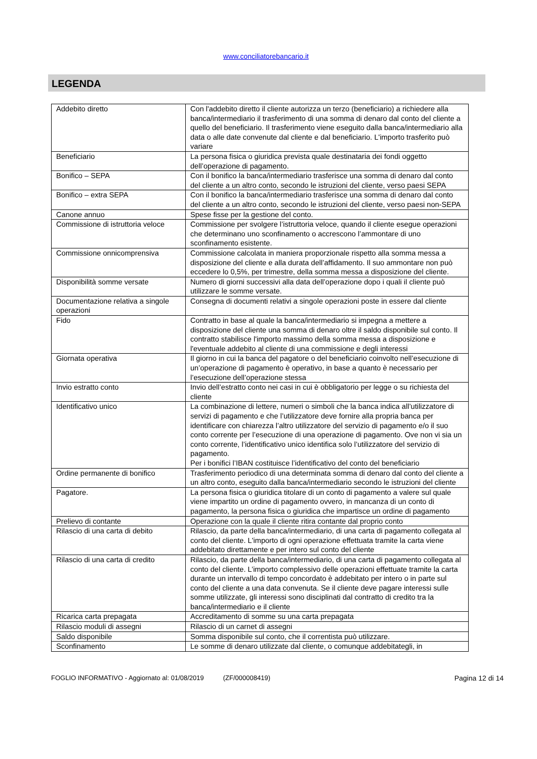www.conciliatorebancario.it
LEGENDA
| Addebito diretto | Con l'addebito diretto il cliente autorizza un terzo (beneficiario) a richiedere alla banca/intermediario il trasferimento di una somma di denaro dal conto del cliente a quello del beneficiario. Il trasferimento viene eseguito dalla banca/intermediario alla data o alle date convenute dal cliente e dal beneficiario. L'importo trasferito può variare |
| Beneficiario | La persona fisica o giuridica prevista quale destinataria dei fondi oggetto dell’operazione di pagamento. |
| Bonifico – SEPA | Con il bonifico la banca/intermediario trasferisce una somma di denaro dal conto del cliente a un altro conto, secondo le istruzioni del cliente, verso paesi SEPA |
| Bonifico – extra SEPA | Con il bonifico la banca/intermediario trasferisce una somma di denaro dal conto del cliente a un altro conto, secondo le istruzioni del cliente, verso paesi non-SEPA |
| Canone annuo | Spese fisse per la gestione del conto. |
| Commissione di istruttoria veloce | Commissione per svolgere l’istruttoria veloce, quando il cliente esegue operazioni che determinano uno sconfinamento o accrescono l’ammontare di uno sconfinamento esistente. |
| Commissione onnicomprensiva | Commissione calcolata in maniera proporzionale rispetto alla somma messa a disposizione del cliente e alla durata dell’affidamento. Il suo ammontare non può eccedere lo 0,5%, per trimestre, della somma messa a disposizione del cliente. |
| Disponibilità somme versate | Numero di giorni successivi alla data dell’operazione dopo i quali il cliente può utilizzare le somme versate. |
| Documentazione relativa a singole operazioni | Consegna di documenti relativi a singole operazioni poste in essere dal cliente |
| Fido | Contratto in base al quale la banca/intermediario si impegna a mettere a disposizione del cliente una somma di denaro oltre il saldo disponibile sul conto. Il contratto stabilisce l'importo massimo della somma messa a disposizione e l'eventuale addebito al cliente di una commissione e degli interessi |
| Giornata operativa | Il giorno in cui la banca del pagatore o del beneficiario coinvolto nell’esecuzione di un’operazione di pagamento è operativo, in base a quanto è necessario per l’esecuzione dell’operazione stessa |
| Invio estratto conto | Invio dell’estratto conto nei casi in cui è obbligatorio per legge o su richiesta del cliente |
| Identificativo unico | La combinazione di lettere, numeri o simboli che la banca indica all’utilizzatore di servizi di pagamento e che l’utilizzatore deve fornire alla propria banca per identificare con chiarezza l’altro utilizzatore del servizio di pagamento e/o il suo conto corrente per l’esecuzione di una operazione di pagamento. Ove non vi sia un conto corrente, l’identificativo unico identifica solo l’utilizzatore del servizio di pagamento. Per i bonifici l’IBAN costituisce l’identificativo del conto del beneficiario |
| Ordine permanente di bonifico | Trasferimento periodico di una determinata somma di denaro dal conto del cliente a un altro conto, eseguito dalla banca/intermediario secondo le istruzioni del cliente |
| Pagatore. | La persona fisica o giuridica titolare di un conto di pagamento a valere sul quale viene impartito un ordine di pagamento ovvero, in mancanza di un conto di pagamento, la persona fisica o giuridica che impartisce un ordine di pagamento |
| Prelievo di contante | Operazione con la quale il cliente ritira contante dal proprio conto |
| Rilascio di una carta di debito | Rilascio, da parte della banca/intermediario, di una carta di pagamento collegata al conto del cliente. L'importo di ogni operazione effettuata tramite la carta viene addebitato direttamente e per intero sul conto del cliente |
| Rilascio di una carta di credito | Rilascio, da parte della banca/intermediario, di una carta di pagamento collegata al conto del cliente. L’importo complessivo delle operazioni effettuate tramite la carta durante un intervallo di tempo concordato è addebitato per intero o in parte sul conto del cliente a una data convenuta. Se il cliente deve pagare interessi sulle somme utilizzate, gli interessi sono disciplinati dal contratto di credito tra la banca/intermediario e il cliente |
| Ricarica carta prepagata | Accreditamento di somme su una carta prepagata |
| Rilascio moduli di assegni | Rilascio di un carnet di assegni |
| Saldo disponibile | Somma disponibile sul conto, che il correntista può utilizzare. |
| Sconfinamento | Le somme di denaro utilizzate dal cliente, o comunque addebitategli, in |
FOGLIO INFORMATIVO - Aggiornato al: 01/08/2019 (ZF/000008419) Pagina 12 di 14